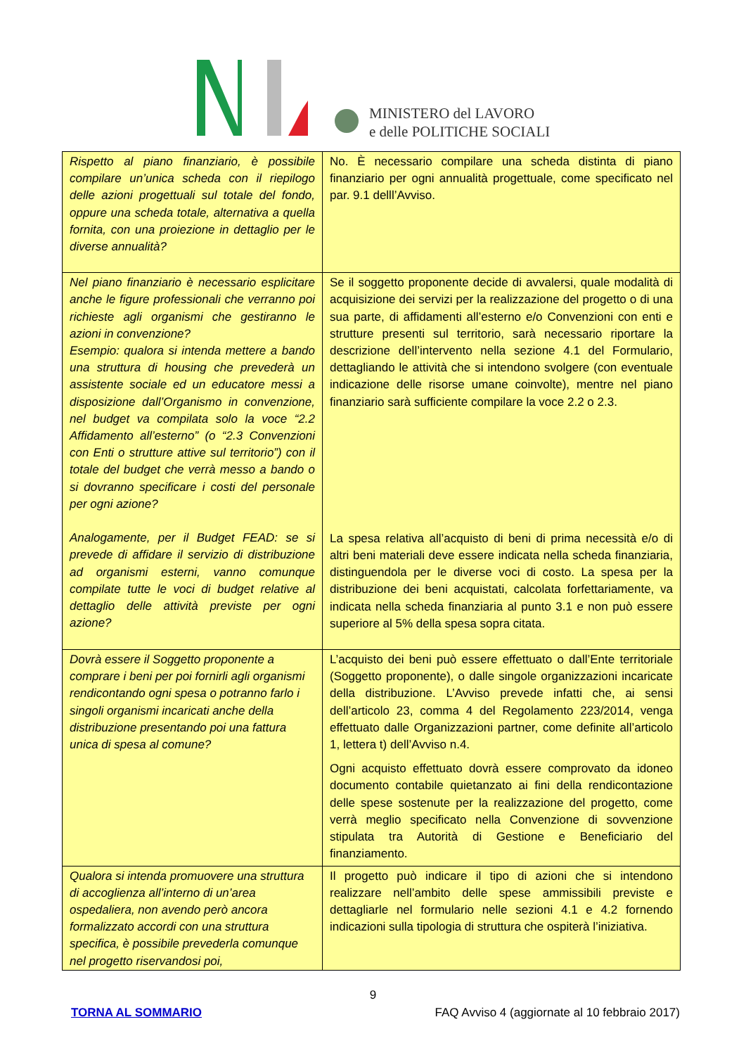MINISTERO del LAVORO
e delle POLITICHE SOCIALI
| Rispetto al piano finanziario, è possibile compilare un’unica scheda con il riepilogo delle azioni progettuali sul totale del fondo, oppure una scheda totale, alternativa a quella fornita, con una proiezione in dettaglio per le diverse annualità? | No. È necessario compilare una scheda distinta di piano finanziario per ogni annualità progettuale, come specificato nel par. 9.1 delll’Avviso. |
| Nel piano finanziario è necessario esplicitare anche le figure professionali che verranno poi richieste agli organismi che gestiranno le azioni in convenzione? Esempio: qualora si intenda mettere a bando una struttura di housing che prevederà un assistente sociale ed un educatore messi a disposizione dall’Organismo in convenzione, nel budget va compilata solo la voce “2.2 Affidamento all’esterno” (o “2.3 Convenzioni con Enti o strutture attive sul territorio”) con il totale del budget che verrà messo a bando o si dovranno specificare i costi del personale per ogni azione? Analogamente, per il Budget FEAD: se si prevede di affidare il servizio di distribuzione ad organismi esterni, vanno comunque compilate tutte le voci di budget relative al dettaglio delle attività previste per ogni azione? | Se il soggetto proponente decide di avvalersi, quale modalità di acquisizione dei servizi per la realizzazione del progetto o di una sua parte, di affidamenti all’esterno e/o Convenzioni con enti e strutture presenti sul territorio, sarà necessario riportare la descrizione dell’intervento nella sezione 4.1 del Formulario, dettagliando le attività che si intendono svolgere (con eventuale indicazione delle risorse umane coinvolte), mentre nel piano finanziario sarà sufficiente compilare la voce 2.2 o 2.3. La spesa relativa all’acquisto di beni di prima necessità e/o di altri beni materiali deve essere indicata nella scheda finanziaria, distinguendola per le diverse voci di costo. La spesa per la distribuzione dei beni acquistati, calcolata forfettariamente, va indicata nella scheda finanziaria al punto 3.1 e non può essere superiore al 5% della spesa sopra citata. |
| Dovrà essere il Soggetto proponente a comprare i beni per poi fornirli agli organismi rendicontando ogni spesa o potranno farlo i singoli organismi incaricati anche della distribuzione presentando poi una fattura unica di spesa al comune? | L’acquisto dei beni può essere effettuato o dall’Ente territoriale (Soggetto proponente), o dalle singole organizzazioni incaricate della distribuzione. L’Avviso prevede infatti che, ai sensi dell’articolo 23, comma 4 del Regolamento 223/2014, venga effettuato dalle Organizzazioni partner, come definite all’articolo 1, lettera t) dell’Avviso n.4. Ogni acquisto effettuato dovrà essere comprovato da idoneo documento contabile quietanzato ai fini della rendicontazione delle spese sostenute per la realizzazione del progetto, come verrà meglio specificato nella Convenzione di sovvenzione stipulata tra Autorità di Gestione e Beneficiario del finanziamento. |
| Qualora si intenda promuovere una struttura di accoglienza all’interno di un’area ospedaliera, non avendo però ancora formalizzato accordi con una struttura specifica, è possibile prevederla comunque nel progetto riservandosi poi, | Il progetto può indicare il tipo di azioni che si intendono realizzare nell’ambito delle spese ammissibili previste e dettagliarle nel formulario nelle sezioni 4.1 e 4.2 fornendo indicazioni sulla tipologia di struttura che ospiterà l’iniziativa. |
9
TORNA AL SOMMARIO FAQ Avviso 4 (aggiornate al 10 febbraio 2017)